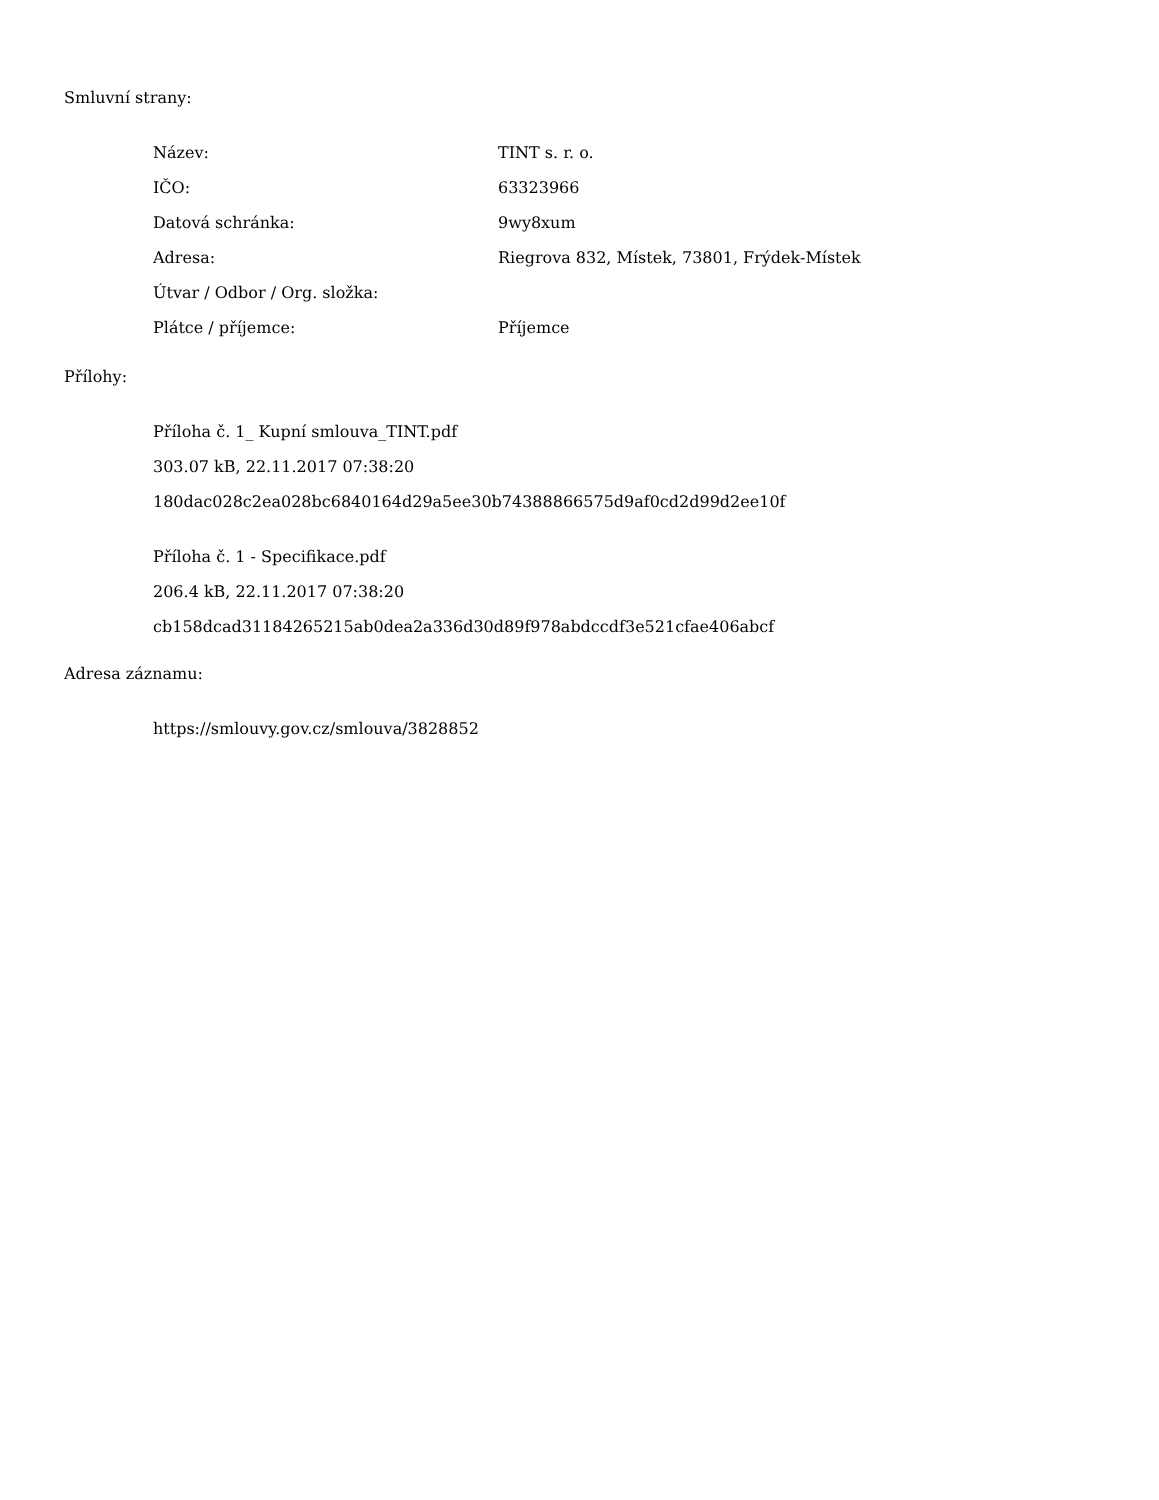Smluvní strany:
| Název: | TINT s. r. o. |
| IČO: | 63323966 |
| Datová schránka: | 9wy8xum |
| Adresa: | Riegrova 832, Místek, 73801, Frýdek-Místek |
| Útvar / Odbor / Org. složka: | |
| Plátce / příjemce: | Příjemce |
Přílohy:
Příloha č. 1_ Kupní smlouva_TINT.pdf
303.07 kB, 22.11.2017 07:38:20
180dac028c2ea028bc6840164d29a5ee30b74388866575d9af0cd2d99d2ee10f
Příloha č. 1 - Specifikace.pdf
206.4 kB, 22.11.2017 07:38:20
cb158dcad31184265215ab0dea2a336d30d89f978abdccdf3e521cfae406abcf
Adresa záznamu:
https://smlouvy.gov.cz/smlouva/3828852